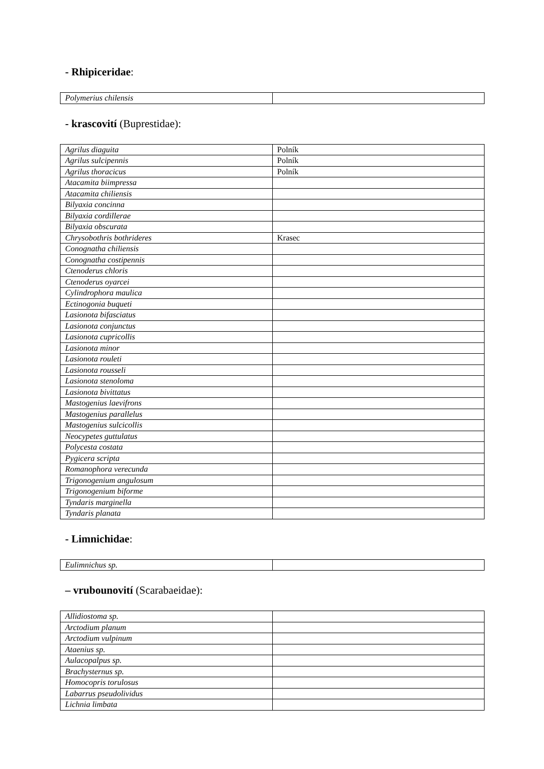- Rhipiceridae:
| Polymerius chilensis | |
- krascovití (Buprestidae):
| Agrilus diaguita | Polník |
| Agrilus sulcipennis | Polník |
| Agrilus thoracicus | Polník |
| Atacamita biimpressa | |
| Atacamita chiliensis | |
| Bilyaxia concinna | |
| Bilyaxia cordillerae | |
| Bilyaxia obscurata | |
| Chrysobothris bothrideres | Krasec |
| Conognatha chiliensis | |
| Conognatha costipennis | |
| Ctenoderus chloris | |
| Ctenoderus oyarcei | |
| Cylindrophora maulica | |
| Ectinogonia buqueti | |
| Lasionota bifasciatus | |
| Lasionota conjunctus | |
| Lasionota cupricollis | |
| Lasionota minor | |
| Lasionota rouleti | |
| Lasionota rousseli | |
| Lasionota stenoloma | |
| Lasionota bivittatus | |
| Mastogenius laevifrons | |
| Mastogenius parallelus | |
| Mastogenius sulcicollis | |
| Neocypetes guttulatus | |
| Polycesta costata | |
| Pygicera scripta | |
| Romanophora verecunda | |
| Trigonogenium angulosum | |
| Trigonogenium biforme | |
| Tyndaris marginella | |
| Tyndaris planata | |
- Limnichidae:
| Eulimnichus sp. | |
– vrubounovití (Scarabaeidae):
| Allidiostoma sp. | |
| Arctodium planum | |
| Arctodium vulpinum | |
| Ataenius sp. | |
| Aulacopalpus sp. | |
| Brachysternus sp. | |
| Homocopris torulosus | |
| Labarrus pseudolividus | |
| Lichnia limbata | |